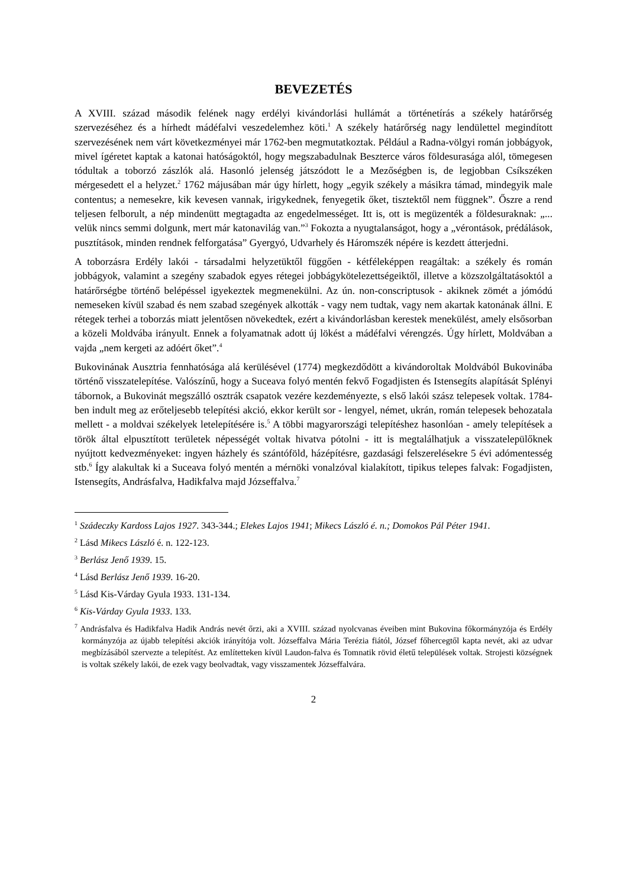BEVEZETÉS
A XVIII. század második felének nagy erdélyi kivándorlási hullámát a történetírás a székely határőrség szervezéséhez és a hírhedt mádéfalvi veszedelemhez köti.<sup>1</sup> A székely határőrség nagy lendülettel megindított szervezésének nem várt következményei már 1762-ben megmutatkoztak. Például a Radna-völgyi román jobbágyok, mivel ígéretet kaptak a katonai hatóságoktól, hogy megszabadulnak Beszterce város földesurasága alól, tömegesen tódultak a toborzó zászlók alá. Hasonló jelenség játszódott le a Mezőségben is, de legjobban Csíkszéken mérgesedett el a helyzet.<sup>2</sup> 1762 májusában már úgy hírlett, hogy „egyik székely a másikra támad, mindegyik male contentus; a nemesekre, kik kevesen vannak, irigykednek, fenyegetik őket, tisztektől nem függnek”. Őszre a rend teljesen felborult, a nép mindenütt megtagadta az engedelmességet. Itt is, ott is megüzenték a földesuraknak: „... velük nincs semmi dolgunk, mert már katonavilág van.”<sup>3</sup> Fokozta a nyugtalanságot, hogy a „vérontások, prédálások, pusztítások, minden rendnek felforgatása” Gyergyó, Udvarhely és Háromszék népére is kezdett átterjedni.
A toborzásra Erdély lakói - társadalmi helyzetüktől függően - kétféleképpen reagáltak: a székely és román jobbágyok, valamint a szegény szabadok egyes rétegei jobbágykötelezettségeiktől, illetve a közszolgáltatásoktól a határőrségbe történő belépéssel igyekeztek megmenekülni. Az ún. non-conscriptusok - akiknek zömét a jómódú nemeseken kívül szabad és nem szabad szegények alkották - vagy nem tudtak, vagy nem akartak katonának állni. E rétegek terhei a toborzás miatt jelentősen növekedtek, ezért a kivándorlásban kerestek menekülést, amely elsősorban a közeli Moldvába irányult. Ennek a folyamatnak adott új lökést a mádéfalvi vérengzés. Úgy hírlett, Moldvában a vajda „nem kergeti az adóért őket”.<sup>4</sup>
Bukovinának Ausztria fennhatósága alá kerülésével (1774) megkezdődött a kivándoroltak Moldvából Bukovinába történő visszatelepítése. Valószínű, hogy a Suceava folyó mentén fekvő Fogadjisten és Istensegíts alapítását Splényi tábornok, a Bukovinát megszálló osztrák csapatok vezére kezdeményezte, s első lakói szász telepesek voltak. 1784-ben indult meg az erőteljesebb telepítési akció, ekkor került sor - lengyel, német, ukrán, román telepesek behozatala mellett - a moldvai székelyek letelepítésére is.<sup>5</sup> A többi magyarországi telepítéshez hasonlóan - amely telepítések a török által elpusztított területek népességét voltak hivatva pótolni - itt is megtalálhatjuk a visszatelepülőknek nyújtott kedvezményeket: ingyen házhely és szántóföld, házépítésre, gazdasági felszerelésekre 5 évi adómentesség stb.<sup>6</sup> Így alakultak ki a Suceava folyó mentén a mérnöki vonalzóval kialakított, tipikus telepes falvak: Fogadjisten, Istensegíts, Andrásfalva, Hadikfalva majd Józseffalva.<sup>7</sup>
<sup>1</sup> Szádeczky Kardoss Lajos 1927. 343-344.; Elekes Lajos 1941; Mikecs László é. n.; Domokos Pál Péter 1941.
<sup>2</sup> Lásd Mikecs László é. n. 122-123.
<sup>3</sup> Berlász Jenő 1939. 15.
<sup>4</sup> Lásd Berlász Jenő 1939. 16-20.
<sup>5</sup> Lásd Kis-Várday Gyula 1933. 131-134.
<sup>6</sup> Kis-Várday Gyula 1933. 133.
<sup>7</sup> Andrásfalva és Hadikfalva Hadik András nevét őrzi, aki a XVIII. század nyolcvanas éveiben mint Bukovina főkormányzója és Erdély kormányzója az újabb telepítési akciók irányítója volt. Józseffalva Mária Terézia fiától, József főhercegtől kapta nevét, aki az udvar megbízásából szervezte a telepítést. Az említetteken kívül Laudon-falva és Tomnatik rövid életű települések voltak. Strojesti községnek is voltak székely lakói, de ezek vagy beolvadtak, vagy visszamentek Józseffalvára.
2